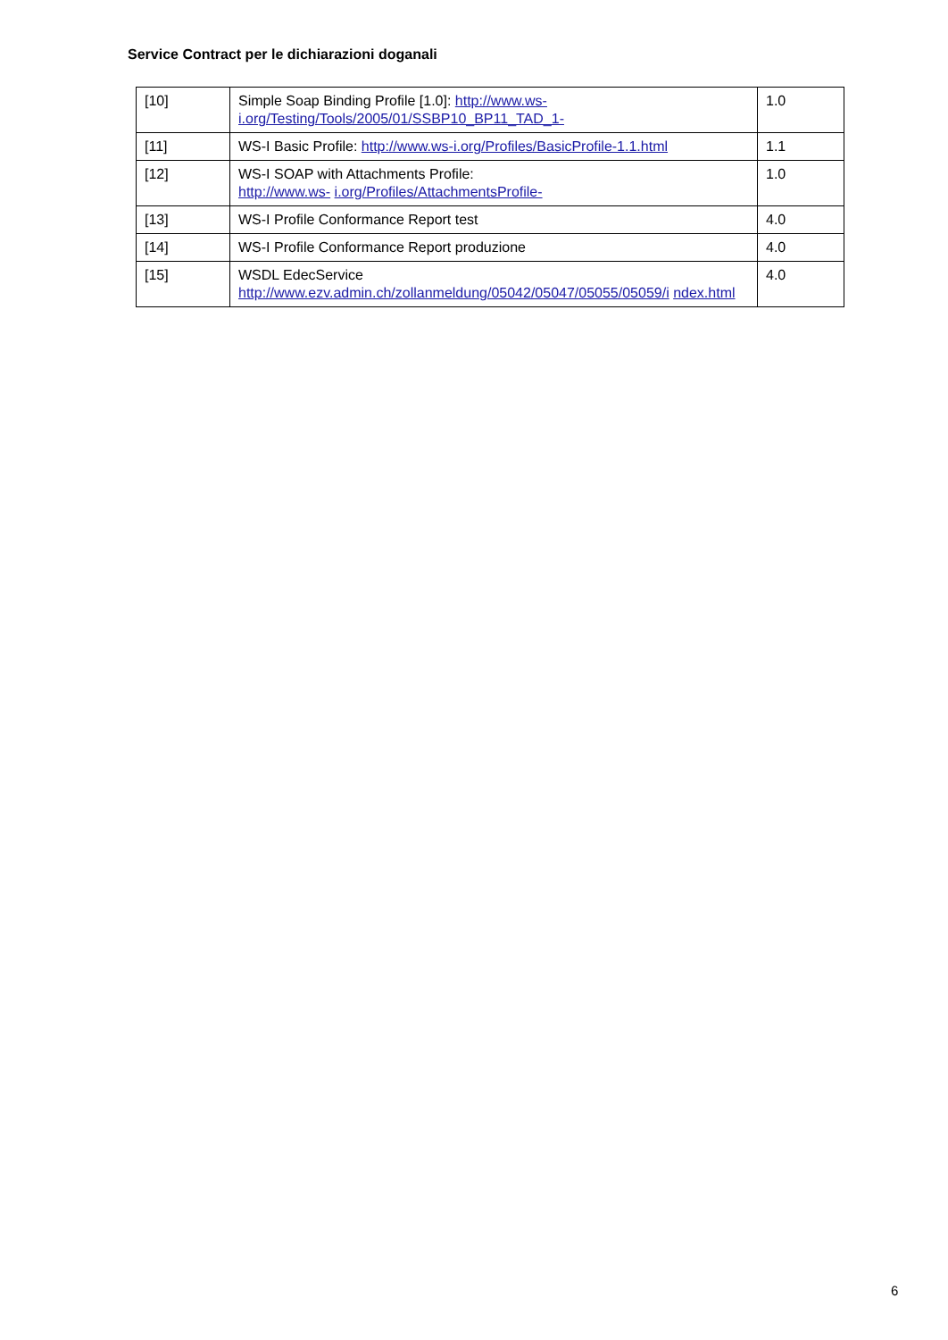Service Contract per le dichiarazioni doganali
| [10] | Simple Soap Binding Profile [1.0]: http://www.ws-i.org/Testing/Tools/2005/01/SSBP10_BP11_TAD_1- | 1.0 |
| [11] | WS-I Basic Profile: http://www.ws-i.org/Profiles/BasicProfile-1.1.html | 1.1 |
| [12] | WS-I SOAP with Attachments Profile: http://www.ws- i.org/Profiles/AttachmentsProfile- | 1.0 |
| [13] | WS-I Profile Conformance Report test | 4.0 |
| [14] | WS-I Profile Conformance Report produzione | 4.0 |
| [15] | WSDL EdecService http://www.ezv.admin.ch/zollanmeldung/05042/05047/05055/05059/i ndex.html | 4.0 |
6